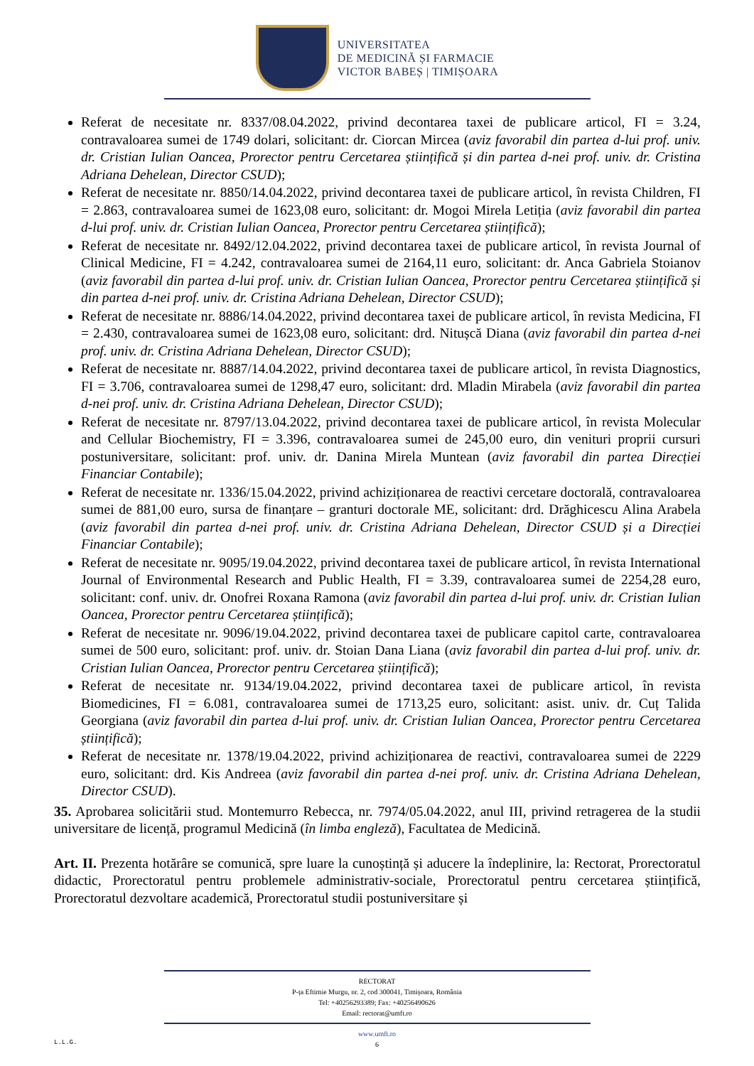UNIVERSITATEA
DE MEDICINĂ ȘI FARMACIE
VICTOR BABEȘ | TIMIȘOARA
Referat de necesitate nr. 8337/08.04.2022, privind decontarea taxei de publicare articol, FI = 3.24, contravaloarea sumei de 1749 dolari, solicitant: dr. Ciorcan Mircea (aviz favorabil din partea d-lui prof. univ. dr. Cristian Iulian Oancea, Prorector pentru Cercetarea științifică și din partea d-nei prof. univ. dr. Cristina Adriana Dehelean, Director CSUD);
Referat de necesitate nr. 8850/14.04.2022, privind decontarea taxei de publicare articol, în revista Children, FI = 2.863, contravaloarea sumei de 1623,08 euro, solicitant: dr. Mogoi Mirela Letiția (aviz favorabil din partea d-lui prof. univ. dr. Cristian Iulian Oancea, Prorector pentru Cercetarea științifică);
Referat de necesitate nr. 8492/12.04.2022, privind decontarea taxei de publicare articol, în revista Journal of Clinical Medicine, FI = 4.242, contravaloarea sumei de 2164,11 euro, solicitant: dr. Anca Gabriela Stoianov (aviz favorabil din partea d-lui prof. univ. dr. Cristian Iulian Oancea, Prorector pentru Cercetarea științifică și din partea d-nei prof. univ. dr. Cristina Adriana Dehelean, Director CSUD);
Referat de necesitate nr. 8886/14.04.2022, privind decontarea taxei de publicare articol, în revista Medicina, FI = 2.430, contravaloarea sumei de 1623,08 euro, solicitant: drd. Nitușcă Diana (aviz favorabil din partea d-nei prof. univ. dr. Cristina Adriana Dehelean, Director CSUD);
Referat de necesitate nr. 8887/14.04.2022, privind decontarea taxei de publicare articol, în revista Diagnostics, FI = 3.706, contravaloarea sumei de 1298,47 euro, solicitant: drd. Mladin Mirabela (aviz favorabil din partea d-nei prof. univ. dr. Cristina Adriana Dehelean, Director CSUD);
Referat de necesitate nr. 8797/13.04.2022, privind decontarea taxei de publicare articol, în revista Molecular and Cellular Biochemistry, FI = 3.396, contravaloarea sumei de 245,00 euro, din venituri proprii cursuri postuniversitare, solicitant: prof. univ. dr. Danina Mirela Muntean (aviz favorabil din partea Direcției Financiar Contabile);
Referat de necesitate nr. 1336/15.04.2022, privind achiziționarea de reactivi cercetare doctorală, contravaloarea sumei de 881,00 euro, sursa de finanțare – granturi doctorale ME, solicitant: drd. Drăghicescu Alina Arabela (aviz favorabil din partea d-nei prof. univ. dr. Cristina Adriana Dehelean, Director CSUD și a Direcției Financiar Contabile);
Referat de necesitate nr. 9095/19.04.2022, privind decontarea taxei de publicare articol, în revista International Journal of Environmental Research and Public Health, FI = 3.39, contravaloarea sumei de 2254,28 euro, solicitant: conf. univ. dr. Onofrei Roxana Ramona (aviz favorabil din partea d-lui prof. univ. dr. Cristian Iulian Oancea, Prorector pentru Cercetarea științifică);
Referat de necesitate nr. 9096/19.04.2022, privind decontarea taxei de publicare capitol carte, contravaloarea sumei de 500 euro, solicitant: prof. univ. dr. Stoian Dana Liana (aviz favorabil din partea d-lui prof. univ. dr. Cristian Iulian Oancea, Prorector pentru Cercetarea științifică);
Referat de necesitate nr. 9134/19.04.2022, privind decontarea taxei de publicare articol, în revista Biomedicines, FI = 6.081, contravaloarea sumei de 1713,25 euro, solicitant: asist. univ. dr. Cuț Talida Georgiana (aviz favorabil din partea d-lui prof. univ. dr. Cristian Iulian Oancea, Prorector pentru Cercetarea științifică);
Referat de necesitate nr. 1378/19.04.2022, privind achiziționarea de reactivi, contravaloarea sumei de 2229 euro, solicitant: drd. Kis Andreea (aviz favorabil din partea d-nei prof. univ. dr. Cristina Adriana Dehelean, Director CSUD).
35. Aprobarea solicitării stud. Montemurro Rebecca, nr. 7974/05.04.2022, anul III, privind retragerea de la studii universitare de licență, programul Medicină (în limba engleză), Facultatea de Medicină.
Art. II. Prezenta hotărâre se comunică, spre luare la cunoștință și aducere la îndeplinire, la: Rectorat, Prorectoratul didactic, Prorectoratul pentru problemele administrativ-sociale, Prorectoratul pentru cercetarea științifică, Prorectoratul dezvoltare academică, Prorectoratul studii postuniversitare și
RECTORAT
P-ța Eftimie Murgu, nr. 2, cod 300041, Timișoara, România
Tel: +40256293389; Fax: +40256490626
Email: rectorat@umft.ro
www.umft.ro
6
L.L.G.